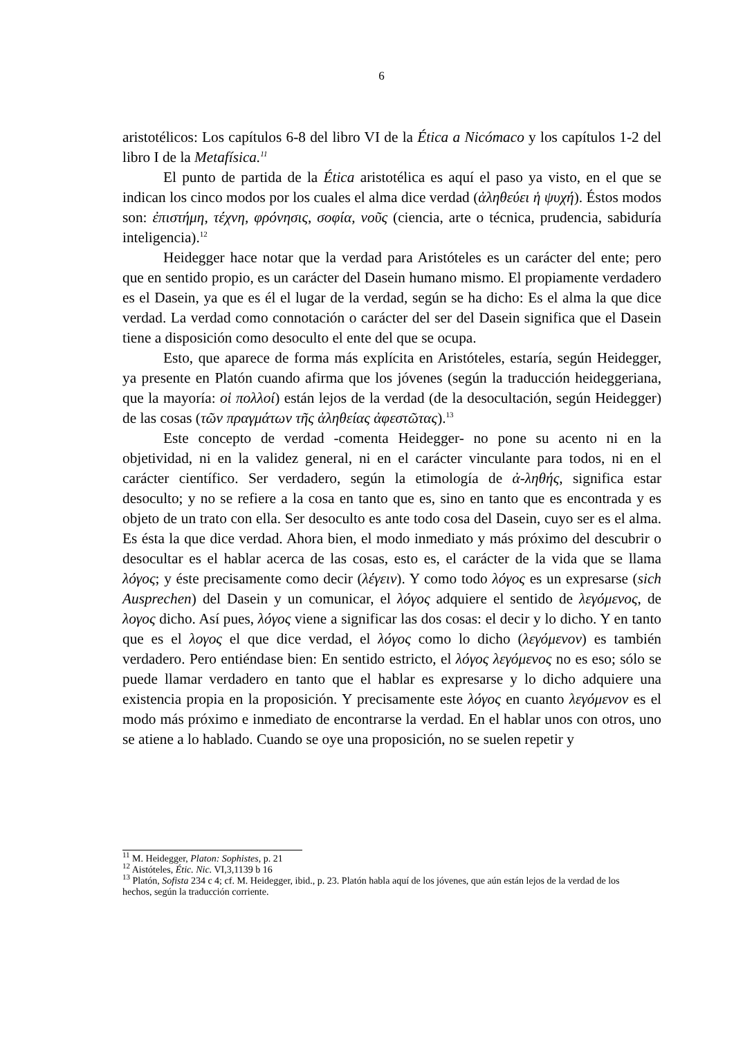6
aristotélicos: Los capítulos 6-8 del libro VI de la Ética a Nicómaco y los capítulos 1-2 del libro I de la Metafísica.<sup>11</sup>
El punto de partida de la Ética aristotélica es aquí el paso ya visto, en el que se indican los cinco modos por los cuales el alma dice verdad (ἀληθεύει ἡ ψυχή). Éstos modos son: ἐπιστήμη, τέχνη, φρόνησις, σοφία, νοῦς (ciencia, arte o técnica, prudencia, sabiduría inteligencia).<sup>12</sup>
Heidegger hace notar que la verdad para Aristóteles es un carácter del ente; pero que en sentido propio, es un carácter del Dasein humano mismo. El propiamente verdadero es el Dasein, ya que es él el lugar de la verdad, según se ha dicho: Es el alma la que dice verdad. La verdad como connotación o carácter del ser del Dasein significa que el Dasein tiene a disposición como desoculto el ente del que se ocupa.
Esto, que aparece de forma más explícita en Aristóteles, estaría, según Heidegger, ya presente en Platón cuando afirma que los jóvenes (según la traducción heideggeriana, que la mayoría: οἱ πολλοί) están lejos de la verdad (de la desocultación, según Heidegger) de las cosas (τῶν πραγμάτων τῆς ἀληθείας ἀφεστῶτας).<sup>13</sup>
Este concepto de verdad -comenta Heidegger- no pone su acento ni en la objetividad, ni en la validez general, ni en el carácter vinculante para todos, ni en el carácter científico. Ser verdadero, según la etimología de ἀ-ληθής, significa estar desoculto; y no se refiere a la cosa en tanto que es, sino en tanto que es encontrada y es objeto de un trato con ella. Ser desoculto es ante todo cosa del Dasein, cuyo ser es el alma. Es ésta la que dice verdad. Ahora bien, el modo inmediato y más próximo del descubrir o desocultar es el hablar acerca de las cosas, esto es, el carácter de la vida que se llama λόγος; y éste precisamente como decir (λέγειν). Y como todo λόγος es un expresarse (sich Ausprechen) del Dasein y un comunicar, el λόγος adquiere el sentido de λεγόμενος, de λογος dicho. Así pues, λόγος viene a significar las dos cosas: el decir y lo dicho. Y en tanto que es el λογος el que dice verdad, el λόγος como lo dicho (λεγόμενον) es también verdadero. Pero entiéndase bien: En sentido estricto, el λόγος λεγόμενος no es eso; sólo se puede llamar verdadero en tanto que el hablar es expresarse y lo dicho adquiere una existencia propia en la proposición. Y precisamente este λόγος en cuanto λεγόμενον es el modo más próximo e inmediato de encontrarse la verdad. En el hablar unos con otros, uno se atiene a lo hablado. Cuando se oye una proposición, no se suelen repetir y
<sup>11</sup> M. Heidegger, Platon: Sophistes, p. 21
<sup>12</sup> Aistóteles, Étic. Nic. VI,3,1139 b 16
<sup>13</sup> Platón, Sofista 234 c 4; cf. M. Heidegger, ibid., p. 23. Platón habla aquí de los jóvenes, que aún están lejos de la verdad de los hechos, según la traducción corriente.